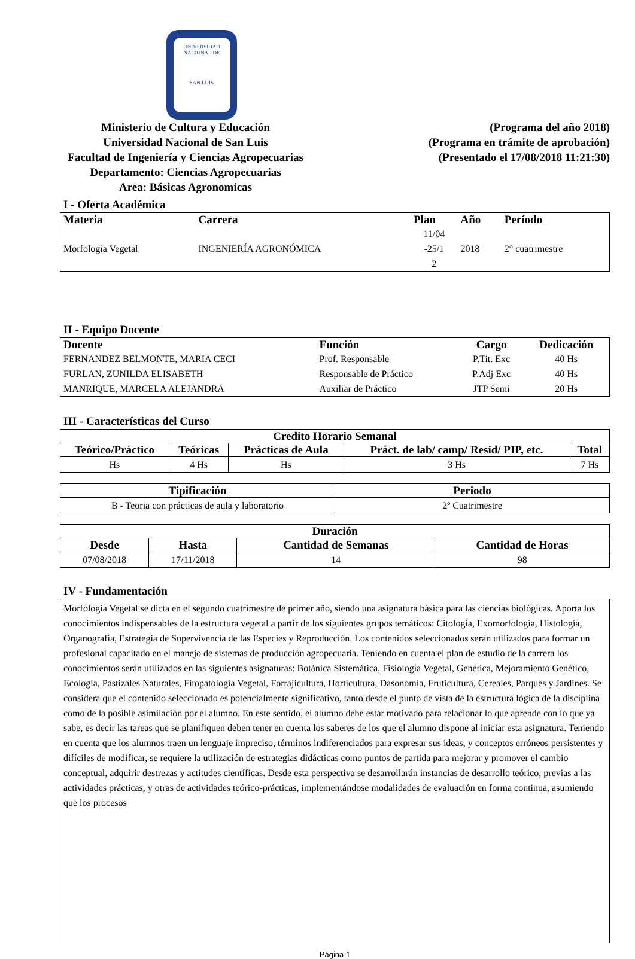UNIVERSIDAD NACIONAL DE
SAN LUIS
Ministerio de Cultura y Educación
Universidad Nacional de San Luis
Facultad de Ingeniería y Ciencias Agropecuarias
Departamento: Ciencias Agropecuarias
Area: Básicas Agronomicas
(Programa del año 2018)
(Programa en trámite de aprobación)
(Presentado el 17/08/2018 11:21:30)
I - Oferta Académica
| Materia | Carrera | Plan | Año | Período |
| --- | --- | --- | --- | --- |
| Morfología Vegetal | INGENIERÍA AGRONÓMICA | 11/04 -25/1 2 | 2018 | 2° cuatrimestre |
II - Equipo Docente
| Docente | Función | Cargo | Dedicación |
| --- | --- | --- | --- |
| FERNANDEZ BELMONTE, MARIA CECI | Prof. Responsable | P.Tit. Exc | 40 Hs |
| FURLAN, ZUNILDA ELISABETH | Responsable de Práctico | P.Adj Exc | 40 Hs |
| MANRIQUE, MARCELA ALEJANDRA | Auxiliar de Práctico | JTP Semi | 20 Hs |
III - Características del Curso
| Credito Horario Semanal | | | | |
| --- | --- | --- | --- | --- |
| Teórico/Práctico | Teóricas | Prácticas de Aula | Práct. de lab/ camp/ Resid/ PIP, etc. | Total |
| Hs | 4 Hs | Hs | 3 Hs | 7 Hs |
| Tipificación | Periodo |
| --- | --- |
| B - Teoria con prácticas de aula y laboratorio | 2º Cuatrimestre |
| Duración | | | |
| --- | --- | --- | --- |
| Desde | Hasta | Cantidad de Semanas | Cantidad de Horas |
| 07/08/2018 | 17/11/2018 | 14 | 98 |
IV - Fundamentación
Morfología Vegetal se dicta en el segundo cuatrimestre de primer año, siendo una asignatura básica para las ciencias biológicas. Aporta los conocimientos indispensables de la estructura vegetal a partir de los siguientes grupos temáticos: Citología, Exomorfología, Histología, Organografía, Estrategia de Supervivencia de las Especies y Reproducción. Los contenidos seleccionados serán utilizados para formar un profesional capacitado en el manejo de sistemas de producción agropecuaria. Teniendo en cuenta el plan de estudio de la carrera los conocimientos serán utilizados en las siguientes asignaturas: Botánica Sistemática, Fisiología Vegetal, Genética, Mejoramiento Genético, Ecología, Pastizales Naturales, Fitopatología Vegetal, Forrajicultura, Horticultura, Dasonomía, Fruticultura, Cereales, Parques y Jardines. Se considera que el contenido seleccionado es potencialmente significativo, tanto desde el punto de vista de la estructura lógica de la disciplina como de la posible asimilación por el alumno. En este sentido, el alumno debe estar motivado para relacionar lo que aprende con lo que ya sabe, es decir las tareas que se planifiquen deben tener en cuenta los saberes de los que el alumno dispone al iniciar esta asignatura. Teniendo en cuenta que los alumnos traen un lenguaje impreciso, términos indiferenciados para expresar sus ideas, y conceptos erróneos persistentes y difíciles de modificar, se requiere la utilización de estrategias didácticas como puntos de partida para mejorar y promover el cambio conceptual, adquirir destrezas y actitudes científicas. Desde esta perspectiva se desarrollarán instancias de desarrollo teórico, previas a las actividades prácticas, y otras de actividades teórico-prácticas, implementándose modalidades de evaluación en forma continua, asumiendo que los procesos
Página 1